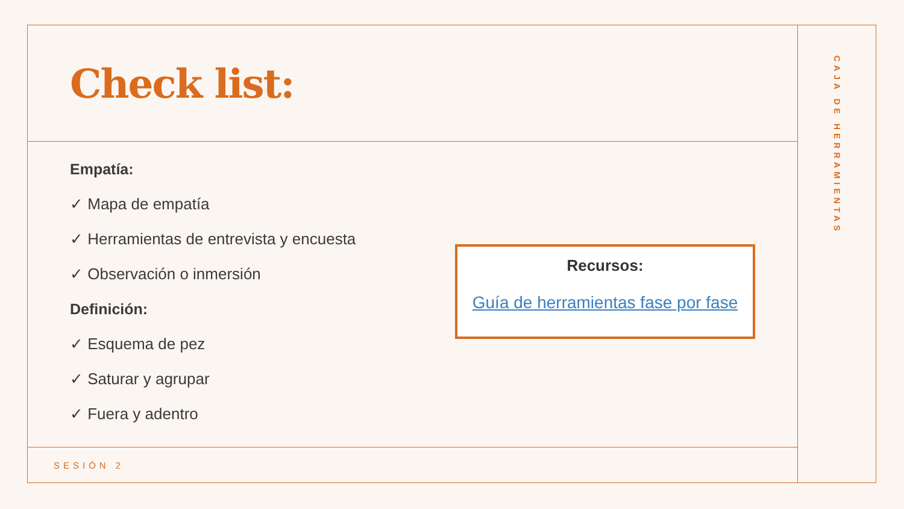Check list:
Empatía:
✓ Mapa de empatía
✓ Herramientas de entrevista y encuesta
✓ Observación o inmersión
Definición:
✓ Esquema de pez
✓ Saturar y agrupar
✓ Fuera y adentro
Recursos:
Guía de herramientas fase por fase
SESIÓN 2
CAJA DE HERRAMIENTAS